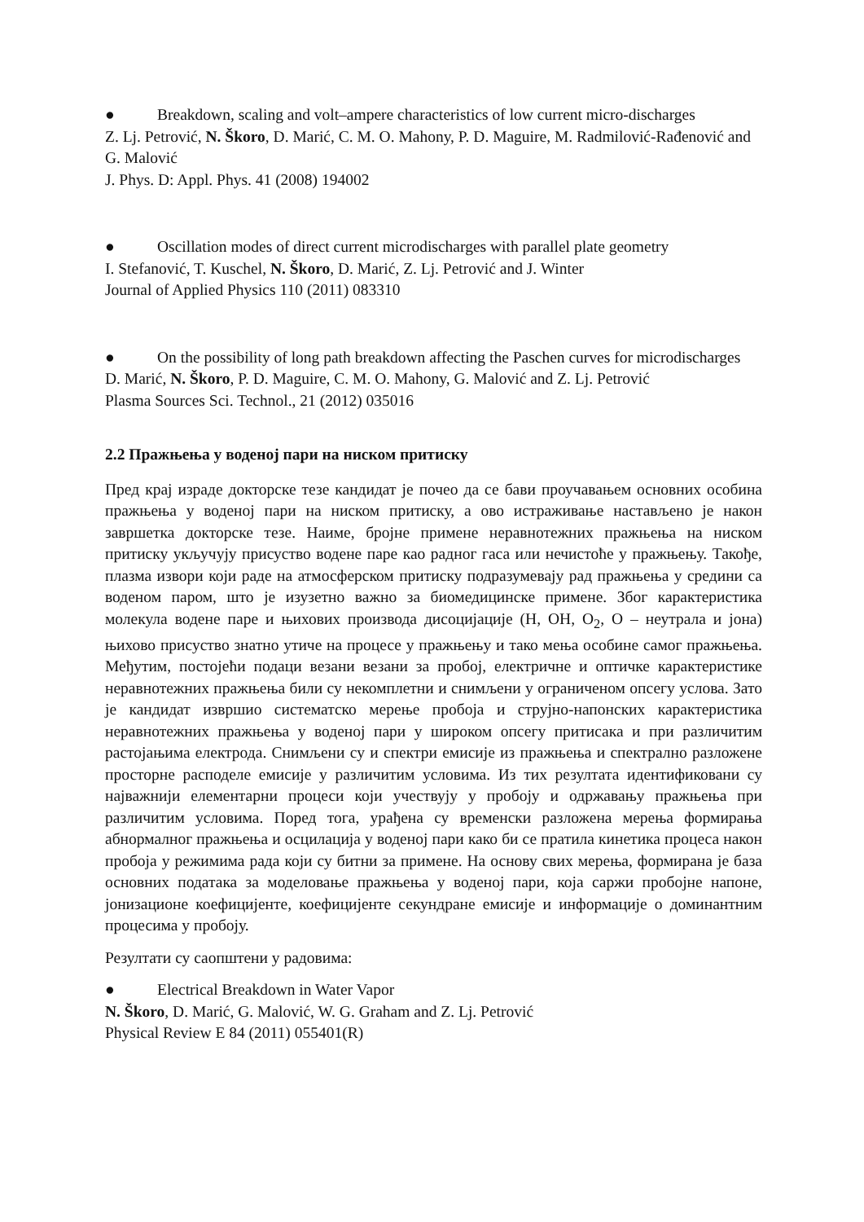● Breakdown, scaling and volt–ampere characteristics of low current micro-discharges
Z. Lj. Petrović, N. Škoro, D. Marić, C. M. O. Mahony, P. D. Maguire, M. Radmilović-Rađenović and G. Malović
J. Phys. D: Appl. Phys. 41 (2008) 194002
● Oscillation modes of direct current microdischarges with parallel plate geometry
I. Stefanović, T. Kuschel, N. Škoro, D. Marić, Z. Lj. Petrović and J. Winter
Journal of Applied Physics 110 (2011) 083310
● On the possibility of long path breakdown affecting the Paschen curves for microdischarges
D. Marić, N. Škoro, P. D. Maguire, C. M. O. Mahony, G. Malović and Z. Lj. Petrović
Plasma Sources Sci. Technol., 21 (2012) 035016
2.2 Пражњења у воденој пари на ниском притиску
Пред крај израде докторске тезе кандидат је почео да се бави проучавањем основних особина пражњења у воденој пари на ниском притиску, а ово истраживање настављено је након завршетка докторске тезе. Наиме, бројне примене неравнотежних пражњења на ниском притиску укључују присуство водене паре као радног гаса или нечистоће у пражњењу. Такође, плазма извори који раде на атмосферском притиску подразумевају рад пражњења у средини са воденом паром, што је изузетно важно за биомедицинске примене. Због карактеристика молекула водене паре и њихових производа дисоцијације (H, OH, O<sub>2</sub>, O – неутрала и јона) њихово присуство знатно утиче на процесе у пражњењу и тако мења особине самог пражњења. Међутим, постојећи подаци везани везани за пробој, електричне и оптичке карактеристике неравнотежних пражњења били су некомплетни и снимљени у ограниченом опсегу услова. Зато је кандидат извршио систематско мерење пробоја и струјно-напонских карактеристика неравнотежних пражњења у воденој пари у широком опсегу притисака и при различитим растојањима електрода. Снимљени су и спектри емисије из пражњења и спектрално разложене просторне расподеле емисије у различитим условима. Из тих резултата идентификовани су најважнији елементарни процеси који учествују у пробоју и одржавању пражњења при различитим условима. Поред тога, урађена су временски разложена мерења формирања абнормалног пражњења и осцилација у воденој пари како би се пратила кинетика процеса након пробоја у режимима рада који су битни за примене. На основу свих мерења, формирана је база основних података за моделовање пражњења у воденој пари, која саржи пробојне напоне, јонизационе коефицијенте, коефицијенте секундране емисије и информације о доминантним процесима у пробоју.
Резултати су саопштени у радовима:
● Electrical Breakdown in Water Vapor
N. Škoro, D. Marić, G. Malović, W. G. Graham and Z. Lj. Petrović
Physical Review E 84 (2011) 055401(R)